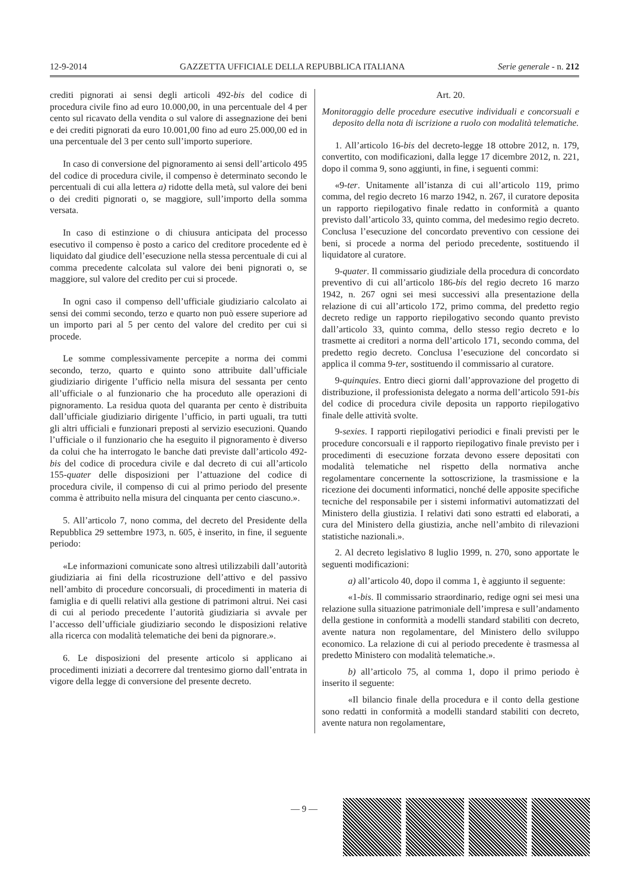12-9-2014 GAZZETTA UFFICIALE DELLA REPUBBLICA ITALIANA Serie generale - n. 212
crediti pignorati ai sensi degli articoli 492-bis del codice di procedura civile fino ad euro 10.000,00, in una percentuale del 4 per cento sul ricavato della vendita o sul valore di assegnazione dei beni e dei crediti pignorati da euro 10.001,00 fino ad euro 25.000,00 ed in una percentuale del 3 per cento sull’importo superiore.
In caso di conversione del pignoramento ai sensi dell’articolo 495 del codice di procedura civile, il compenso è determinato secondo le percentuali di cui alla lettera a) ridotte della metà, sul valore dei beni o dei crediti pignorati o, se maggiore, sull’importo della somma versata.
In caso di estinzione o di chiusura anticipata del processo esecutivo il compenso è posto a carico del creditore procedente ed è liquidato dal giudice dell’esecuzione nella stessa percentuale di cui al comma precedente calcolata sul valore dei beni pignorati o, se maggiore, sul valore del credito per cui si procede.
In ogni caso il compenso dell’ufficiale giudiziario calcolato ai sensi dei commi secondo, terzo e quarto non può essere superiore ad un importo pari al 5 per cento del valore del credito per cui si procede.
Le somme complessivamente percepite a norma dei commi secondo, terzo, quarto e quinto sono attribuite dall’ufficiale giudiziario dirigente l’ufficio nella misura del sessanta per cento all’ufficiale o al funzionario che ha proceduto alle operazioni di pignoramento. La residua quota del quaranta per cento è distribuita dall’ufficiale giudiziario dirigente l’ufficio, in parti uguali, tra tutti gli altri ufficiali e funzionari preposti al servizio esecuzioni. Quando l’ufficiale o il funzionario che ha eseguito il pignoramento è diverso da colui che ha interrogato le banche dati previste dall’articolo 492-bis del codice di procedura civile e dal decreto di cui all’articolo 155-quater delle disposizioni per l’attuazione del codice di procedura civile, il compenso di cui al primo periodo del presente comma è attribuito nella misura del cinquanta per cento ciascuno.».
5. All’articolo 7, nono comma, del decreto del Presidente della Repubblica 29 settembre 1973, n. 605, è inserito, in fine, il seguente periodo:
«Le informazioni comunicate sono altresì utilizzabili dall’autorità giudiziaria ai fini della ricostruzione dell’attivo e del passivo nell’ambito di procedure concorsuali, di procedimenti in materia di famiglia e di quelli relativi alla gestione di patrimoni altrui. Nei casi di cui al periodo precedente l’autorità giudiziaria si avvale per l’accesso dell’ufficiale giudiziario secondo le disposizioni relative alla ricerca con modalità telematiche dei beni da pignorare.».
6. Le disposizioni del presente articolo si applicano ai procedimenti iniziati a decorrere dal trentesimo giorno dall’entrata in vigore della legge di conversione del presente decreto.
Art. 20.
Monitoraggio delle procedure esecutive individuali e concorsuali e deposito della nota di iscrizione a ruolo con modalità telematiche.
1. All’articolo 16-bis del decreto-legge 18 ottobre 2012, n. 179, convertito, con modificazioni, dalla legge 17 dicembre 2012, n. 221, dopo il comma 9, sono aggiunti, in fine, i seguenti commi:
«9-ter. Unitamente all’istanza di cui all’articolo 119, primo comma, del regio decreto 16 marzo 1942, n. 267, il curatore deposita un rapporto riepilogativo finale redatto in conformità a quanto previsto dall’articolo 33, quinto comma, del medesimo regio decreto. Conclusa l’esecuzione del concordato preventivo con cessione dei beni, si procede a norma del periodo precedente, sostituendo il liquidatore al curatore.
9-quater. Il commissario giudiziale della procedura di concordato preventivo di cui all’articolo 186-bis del regio decreto 16 marzo 1942, n. 267 ogni sei mesi successivi alla presentazione della relazione di cui all’articolo 172, primo comma, del predetto regio decreto redige un rapporto riepilogativo secondo quanto previsto dall’articolo 33, quinto comma, dello stesso regio decreto e lo trasmette ai creditori a norma dell’articolo 171, secondo comma, del predetto regio decreto. Conclusa l’esecuzione del concordato si applica il comma 9-ter, sostituendo il commissario al curatore.
9-quinquies. Entro dieci giorni dall’approvazione del progetto di distribuzione, il professionista delegato a norma dell’articolo 591-bis del codice di procedura civile deposita un rapporto riepilogativo finale delle attività svolte.
9-sexies. I rapporti riepilogativi periodici e finali previsti per le procedure concorsuali e il rapporto riepilogativo finale previsto per i procedimenti di esecuzione forzata devono essere depositati con modalità telematiche nel rispetto della normativa anche regolamentare concernente la sottoscrizione, la trasmissione e la ricezione dei documenti informatici, nonché delle apposite specifiche tecniche del responsabile per i sistemi informativi automatizzati del Ministero della giustizia. I relativi dati sono estratti ed elaborati, a cura del Ministero della giustizia, anche nell’ambito di rilevazioni statistiche nazionali.».
2. Al decreto legislativo 8 luglio 1999, n. 270, sono apportate le seguenti modificazioni:
a) all’articolo 40, dopo il comma 1, è aggiunto il seguente:
«1-bis. Il commissario straordinario, redige ogni sei mesi una relazione sulla situazione patrimoniale dell’impresa e sull’andamento della gestione in conformità a modelli standard stabiliti con decreto, avente natura non regolamentare, del Ministero dello sviluppo economico. La relazione di cui al periodo precedente è trasmessa al predetto Ministero con modalità telematiche.».
b) all’articolo 75, al comma 1, dopo il primo periodo è inserito il seguente:
«Il bilancio finale della procedura e il conto della gestione sono redatti in conformità a modelli standard stabiliti con decreto, avente natura non regolamentare,
— 9 —